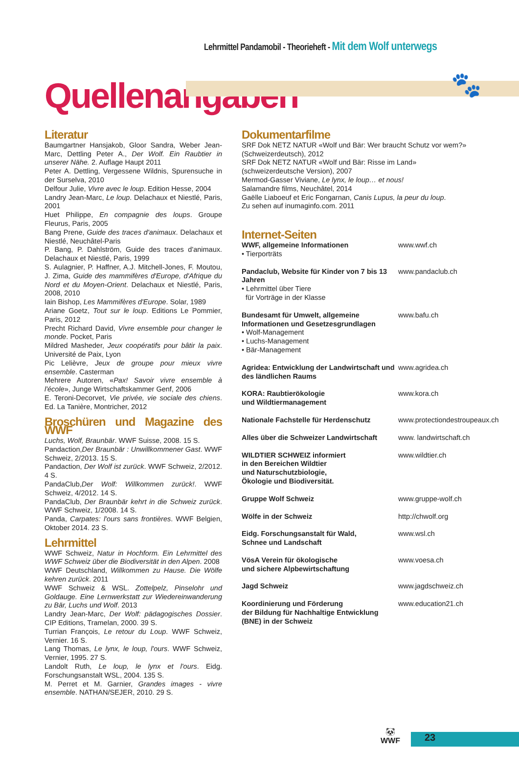Lehrmittel Pandamobil - Theorieheft - Mit dem Wolf unterwegs
🐾
Quellenangaben
Literatur
Baumgartner Hansjakob, Gloor Sandra, Weber Jean-Marc, Dettling Peter A., Der Wolf. Ein Raubtier in unserer Nähe. 2. Auflage Haupt 2011
Peter A. Dettling, Vergessene Wildnis, Spurensuche in der Surselva, 2010
Delfour Julie, Vivre avec le loup. Edition Hesse, 2004
Landry Jean-Marc, Le loup. Delachaux et Niestlé, Paris, 2001
Huet Philippe, En compagnie des loups. Groupe Fleurus, Paris, 2005
Bang Prene, Guide des traces d'animaux. Delachaux et Niestlé, Neuchâtel-Paris
P. Bang, P. Dahlström, Guide des traces d'animaux. Delachaux et Niestlé, Paris, 1999
S. Aulagnier, P. Haffner, A.J. Mitchell-Jones, F. Moutou, J. Zima, Guide des mammifères d'Europe, d'Afrique du Nord et du Moyen-Orient. Delachaux et Niestlé, Paris, 2008, 2010
Iain Bishop, Les Mammifères d'Europe. Solar, 1989
Ariane Goetz, Tout sur le loup. Editions Le Pommier, Paris, 2012
Precht Richard David, Vivre ensemble pour changer le monde. Pocket, Paris
Mildred Masheder, Jeux coopératifs pour bâtir la paix. Université de Paix, Lyon
Pic Lelièvre, Jeux de groupe pour mieux vivre ensemble. Casterman
Mehrere Autoren, «Pax! Savoir vivre ensemble à l'école», Junge Wirtschaftskammer Genf, 2006
E. Teroni-Decorvet, Vie privée, vie sociale des chiens. Ed. La Tanière, Montricher, 2012
Broschüren und Magazine des WWF
Luchs, Wolf, Braunbär. WWF Suisse, 2008. 15 S.
Pandaction,Der Braunbär : Unwillkommener Gast. WWF Schweiz, 2/2013. 15 S.
Pandaction, Der Wolf ist zurück. WWF Schweiz, 2/2012. 4 S.
PandaClub,Der Wolf: Willkommen zurück!. WWF Schweiz, 4/2012. 14 S.
PandaClub, Der Braunbär kehrt in die Schweiz zurück. WWF Schweiz, 1/2008. 14 S.
Panda, Carpates: l'ours sans frontières. WWF Belgien, Oktober 2014. 23 S.
Lehrmittel
WWF Schweiz, Natur in Hochform. Ein Lehrmittel des WWF Schweiz über die Biodiversität in den Alpen. 2008
WWF Deutschland, Willkommen zu Hause. Die Wölfe kehren zurück. 2011
WWF Schweiz & WSL. Zottelpelz, Pinselohr und Goldauge. Eine Lernwerkstatt zur Wiedereinwanderung zu Bär, Luchs und Wolf. 2013
Landry Jean-Marc, Der Wolf: pädagogisches Dossier. CIP Editions, Tramelan, 2000. 39 S.
Turrian François, Le retour du Loup. WWF Schweiz, Vernier. 16 S.
Lang Thomas, Le lynx, le loup, l'ours. WWF Schweiz, Vernier, 1995. 27 S.
Landolt Ruth, Le loup, le lynx et l'ours. Eidg. Forschungsanstalt WSL, 2004. 135 S.
M. Perret et M. Garnier, Grandes images - vivre ensemble. NATHAN/SEJER, 2010. 29 S.
Dokumentarfilme
SRF Dok NETZ NATUR «Wolf und Bär: Wer braucht Schutz vor wem?» (Schweizerdeutsch), 2012
SRF Dok NETZ NATUR «Wolf und Bär: Risse im Land»
(schweizerdeutsche Version), 2007
Mermod-Gasser Viviane, Le lynx, le loup… et nous!
Salamandre films, Neuchâtel, 2014
Gaëlle Liaboeuf et Eric Fongarnan, Canis Lupus, la peur du loup.
Zu sehen auf inumaginfo.com. 2011
Internet-Seiten
WWF, allgemeine Informationen
• Tierporträts
www.wwf.ch
Pandaclub, Website für Kinder von 7 bis 13 Jahren
• Lehrmittel über Tiere
für Vorträge in der Klasse
www.pandaclub.ch
Bundesamt für Umwelt, allgemeine Informationen und Gesetzesgrundlagen
• Wolf-Management
• Luchs-Management
• Bär-Management
www.bafu.ch
Agridea: Entwicklung der Landwirtschaft und des ländlichen Raums
www.agridea.ch
KORA: Raubtierökologie
und Wildtiermanagement
www.kora.ch
Nationale Fachstelle für Herdenschutz
www.protectiondestroupeaux.ch
Alles über die Schweizer Landwirtschaft
www. landwirtschaft.ch
WILDTIER SCHWEIZ informiert
in den Bereichen Wildtier
und Naturschutzbiologie,
Ökologie und Biodiversität.
www.wildtier.ch
Gruppe Wolf Schweiz www.gruppe-wolf.ch
Wölfe in der Schweiz http://chwolf.org
Eidg. Forschungsanstalt für Wald,
Schnee und Landschaft
www.wsl.ch
VösA Verein für ökologische
und sichere Alpbewirtschaftung
www.voesa.ch
Jagd Schweiz www.jagdschweiz.ch
Koordinierung und Förderung
der Bildung für Nachhaltige Entwicklung
(BNE) in der Schweiz
www.education21.ch
🐼
WWF
23